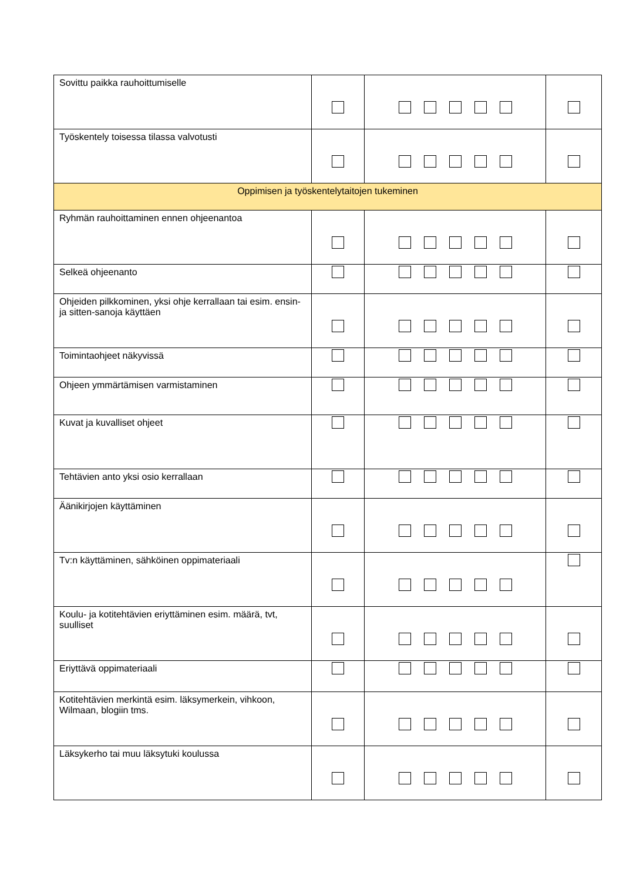| Sovittu paikka rauhoittumiselle | | | |
| Työskentely toisessa tilassa valvotusti | | | |
| Oppimisen ja työskentelytaitojen tukeminen | | | |
| Ryhmän rauhoittaminen ennen ohjeenantoa | | | |
| Selkeä ohjeenanto | | | |
| Ohjeiden pilkkominen, yksi ohje kerrallaan tai esim. ensin- ja sitten-sanoja käyttäen | | | |
| Toimintaohjeet näkyvissä | | | |
| Ohjeen ymmärtämisen varmistaminen | | | |
| Kuvat ja kuvalliset ohjeet | | | |
| Tehtävien anto yksi osio kerrallaan | | | |
| Äänikirjojen käyttäminen | | | |
| Tv:n käyttäminen, sähköinen oppimateriaali | | | |
| Koulu- ja kotitehtävien eriyttäminen esim. määrä, tvt, suulliset | | | |
| Eriyttävä oppimateriaali | | | |
| Kotitehtävien merkintä esim. läksymerkein, vihkoon, Wilmaan, blogiin tms. | | | |
| Läksykerho tai muu läksytuki koulussa | | | |